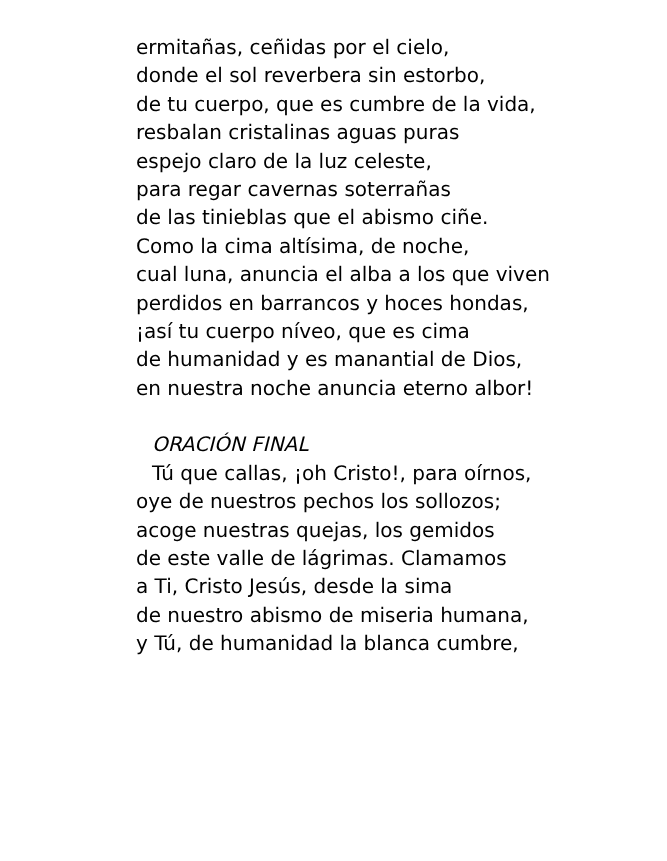ermitañas, ceñidas por el cielo,
donde el sol reverbera sin estorbo,
de tu cuerpo, que es cumbre de la vida,
resbalan cristalinas aguas puras
espejo claro de la luz celeste,
para regar cavernas soterrañas
de las tinieblas que el abismo ciñe.
Como la cima altísima, de noche,
cual luna, anuncia el alba a los que viven
perdidos en barrancos y hoces hondas,
¡así tu cuerpo níveo, que es cima
de humanidad y es manantial de Dios,
en nuestra noche anuncia eterno albor!
ORACIÓN FINAL
Tú que callas, ¡oh Cristo!, para oírnos,
oye de nuestros pechos los sollozos;
acoge nuestras quejas, los gemidos
de este valle de lágrimas. Clamamos
a Ti, Cristo Jesús, desde la sima
de nuestro abismo de miseria humana,
y Tú, de humanidad la blanca cumbre,